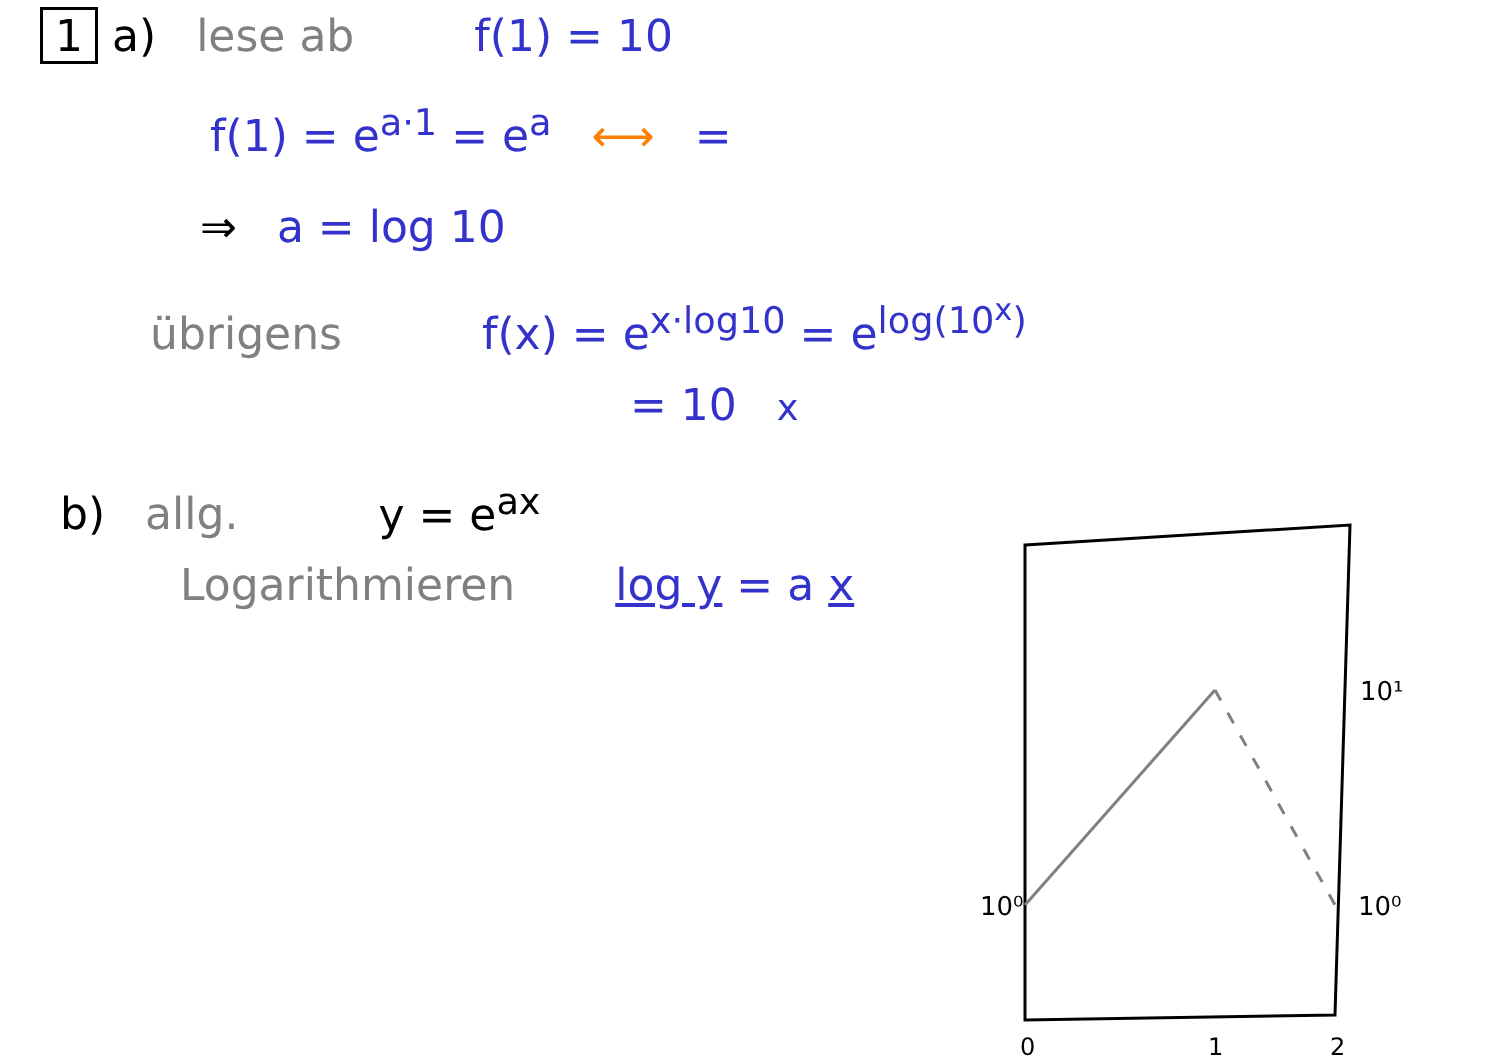1 a) lese ab f(1) = 10
f(1) = e<sup>a·1</sup> = e<sup>a</sup> ⟷ =
⇒ a = log 10
übrigens f(x) = e<sup>x·log10</sup> = e<sup>log(10<sup>x</sup>)</sup>
= 10<sup>x</sup>
b) allg. y = e<sup>ax</sup>
Logarithmieren log y = a x
10⁰
10¹
10⁰
0
1
2